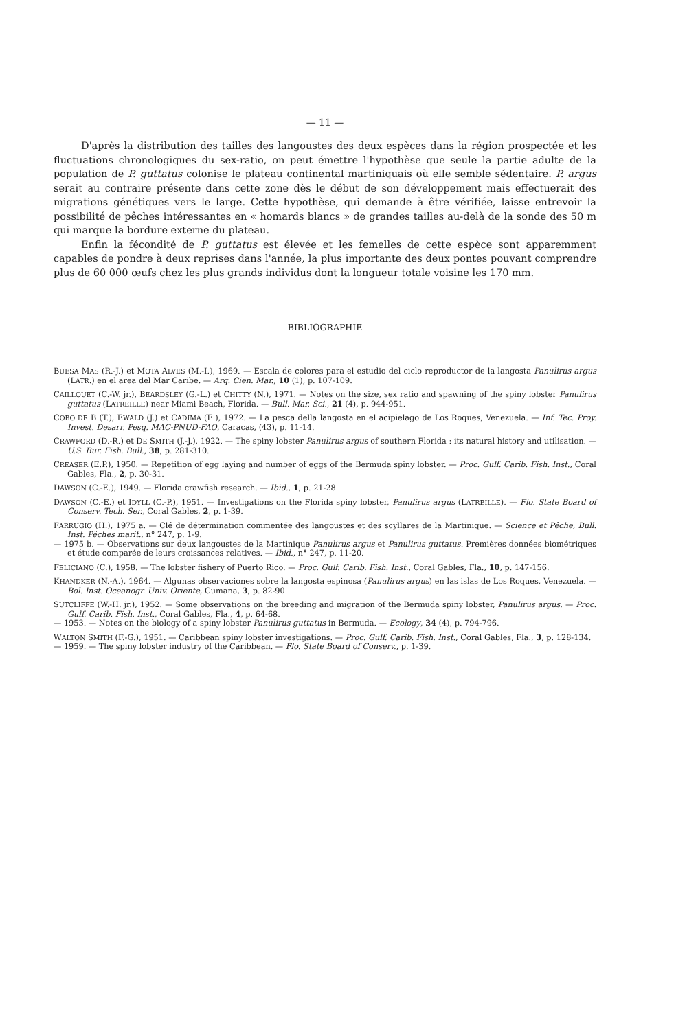— 11 —
D'après la distribution des tailles des langoustes des deux espèces dans la région prospectée et les fluctuations chronologiques du sex-ratio, on peut émettre l'hypothèse que seule la partie adulte de la population de P. guttatus colonise le plateau continental martiniquais où elle semble sédentaire. P. argus serait au contraire présente dans cette zone dès le début de son développement mais effectuerait des migrations génétiques vers le large. Cette hypothèse, qui demande à être vérifiée, laisse entrevoir la possibilité de pêches intéressantes en « homards blancs » de grandes tailles au-delà de la sonde des 50 m qui marque la bordure externe du plateau.
Enfin la fécondité de P. guttatus est élevée et les femelles de cette espèce sont apparemment capables de pondre à deux reprises dans l'année, la plus importante des deux pontes pouvant comprendre plus de 60 000 œufs chez les plus grands individus dont la longueur totale voisine les 170 mm.
BIBLIOGRAPHIE
BUESA MAS (R.-J.) et MOTA ALVES (M.-I.), 1969. — Escala de colores para el estudio del ciclo reproductor de la langosta Panulirus argus (LATR.) en el area del Mar Caribe. — Arq. Cien. Mar., 10 (1), p. 107-109.
CAILLOUET (C.-W. jr.), BEARDSLEY (G.-L.) et CHITTY (N.), 1971. — Notes on the size, sex ratio and spawning of the spiny lobster Panulirus guttatus (LATREILLE) near Miami Beach, Florida. — Bull. Mar. Sci., 21 (4), p. 944-951.
COBO DE B (T.), EWALD (J.) et CADIMA (E.), 1972. — La pesca della langosta en el acipielago de Los Roques, Venezuela. — Inf. Tec. Proy. Invest. Desarr. Pesq. MAC-PNUD-FAO, Caracas, (43), p. 11-14.
CRAWFORD (D.-R.) et DE SMITH (J.-J.), 1922. — The spiny lobster Panulirus argus of southern Florida : its natural history and utilisation. — U.S. Bur. Fish. Bull., 38, p. 281-310.
CREASER (E.P.), 1950. — Repetition of egg laying and number of eggs of the Bermuda spiny lobster. — Proc. Gulf. Carib. Fish. Inst., Coral Gables, Fla., 2, p. 30-31.
DAWSON (C.-E.), 1949. — Florida crawfish research. — Ibid., 1, p. 21-28.
DAWSON (C.-E.) et IDYLL (C.-P.), 1951. — Investigations on the Florida spiny lobster, Panulirus argus (LATREILLE). — Flo. State Board of Conserv. Tech. Ser., Coral Gables, 2, p. 1-39.
FARRUGIO (H.), 1975 a. — Clé de détermination commentée des langoustes et des scyllares de la Martinique. — Science et Pêche, Bull. Inst. Pêches marit., n° 247, p. 1-9.
— 1975 b. — Observations sur deux langoustes de la Martinique Panulirus argus et Panulirus guttatus. Premières données biométriques et étude comparée de leurs croissances relatives. — Ibid., n° 247, p. 11-20.
FELICIANO (C.), 1958. — The lobster fishery of Puerto Rico. — Proc. Gulf. Carib. Fish. Inst., Coral Gables, Fla., 10, p. 147-156.
KHANDKER (N.-A.), 1964. — Algunas observaciones sobre la langosta espinosa (Panulirus argus) en las islas de Los Roques, Venezuela. — Bol. Inst. Oceanogr. Univ. Oriente, Cumana, 3, p. 82-90.
SUTCLIFFE (W.-H. jr.), 1952. — Some observations on the breeding and migration of the Bermuda spiny lobster, Panulirus argus. — Proc. Gulf. Carib. Fish. Inst., Coral Gables, Fla., 4, p. 64-68.
— 1953. — Notes on the biology of a spiny lobster Panulirus guttatus in Bermuda. — Ecology, 34 (4), p. 794-796.
WALTON SMITH (F.-G.), 1951. — Caribbean spiny lobster investigations. — Proc. Gulf. Carib. Fish. Inst., Coral Gables, Fla., 3, p. 128-134.
— 1959. — The spiny lobster industry of the Caribbean. — Flo. State Board of Conserv., p. 1-39.